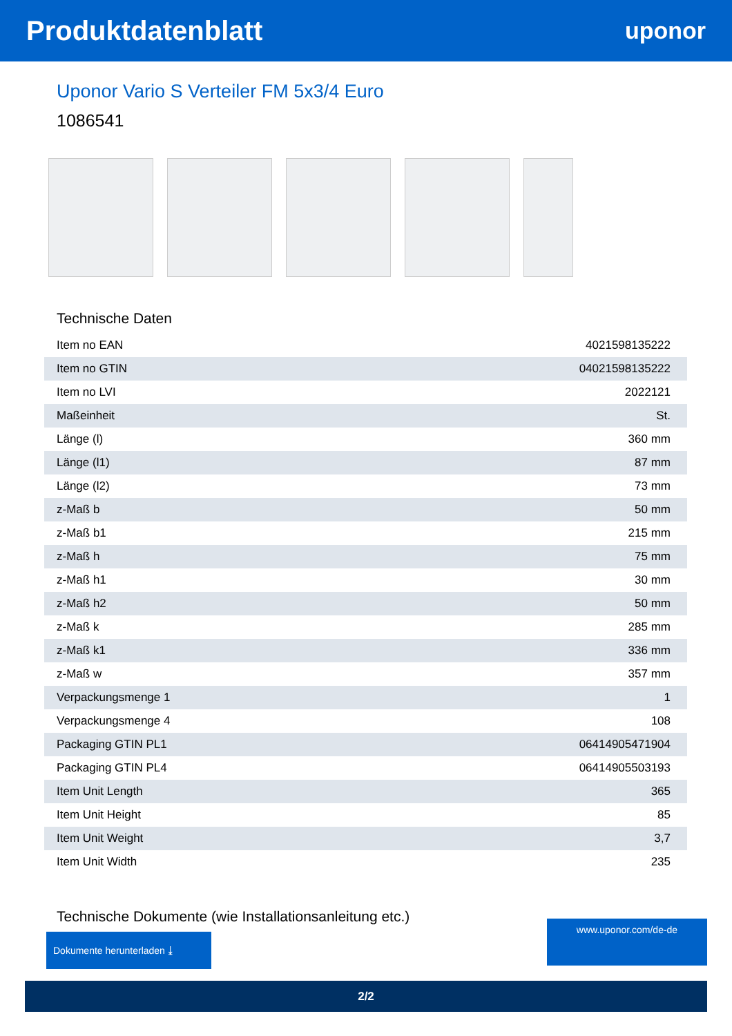Produktdatenblatt
uponor
Uponor Vario S Verteiler FM 5x3/4 Euro
1086541
Technische Daten
| Item no EAN | 4021598135222 |
| Item no GTIN | 04021598135222 |
| Item no LVI | 2022121 |
| Maßeinheit | St. |
| Länge (l) | 360 mm |
| Länge (l1) | 87 mm |
| Länge (l2) | 73 mm |
| z-Maß b | 50 mm |
| z-Maß b1 | 215 mm |
| z-Maß h | 75 mm |
| z-Maß h1 | 30 mm |
| z-Maß h2 | 50 mm |
| z-Maß k | 285 mm |
| z-Maß k1 | 336 mm |
| z-Maß w | 357 mm |
| Verpackungsmenge 1 | 1 |
| Verpackungsmenge 4 | 108 |
| Packaging GTIN PL1 | 06414905471904 |
| Packaging GTIN PL4 | 06414905503193 |
| Item Unit Length | 365 |
| Item Unit Height | 85 |
| Item Unit Weight | 3,7 |
| Item Unit Width | 235 |
Technische Dokumente (wie Installationsanleitung etc.)
Dokumente herunterladen ⤓
www.uponor.com/de-de
2/2